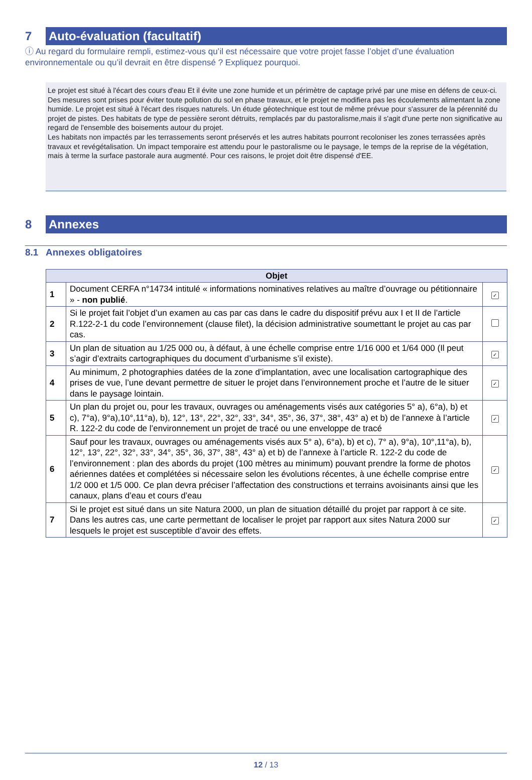7
Auto-évaluation (facultatif)
ⓘ Au regard du formulaire rempli, estimez-vous qu’il est nécessaire que votre projet fasse l’objet d’une évaluation environnementale ou qu’il devrait en être dispensé ? Expliquez pourquoi.
Le projet est situé à l'écart des cours d'eau Et il évite une zone humide et un périmètre de captage privé par une mise en défens de ceux-ci. Des mesures sont prises pour éviter toute pollution du sol en phase travaux, et le projet ne modifiera pas les écoulements alimentant la zone humide. Le projet est situé à l'écart des risques naturels. Un étude géotechnique est tout de même prévue pour s'assurer de la pérennité du projet de pistes. Des habitats de type de pessière seront détruits, remplacés par du pastoralisme,mais il s'agit d'une perte non significative au regard de l'ensemble des boisements autour du projet.
Les habitats non impactés par les terrassements seront préservés et les autres habitats pourront recoloniser les zones terrassées après travaux et revégétalisation. Un impact temporaire est attendu pour le pastoralisme ou le paysage, le temps de la reprise de la végétation, mais à terme la surface pastorale aura augmenté. Pour ces raisons, le projet doit être dispensé d'EE.
8
Annexes
8.1 Annexes obligatoires
| Objet | | |
| --- | --- | --- |
| 1 | Document CERFA n°14734 intitulé « informations nominatives relatives au maître d’ouvrage ou pétitionnaire » - non publié . | ✓ |
| 2 | Si le projet fait l’objet d’un examen au cas par cas dans le cadre du dispositif prévu aux I et II de l’article R.122-2-1 du code l’environnement (clause filet), la décision administrative soumettant le projet au cas par cas. | |
| 3 | Un plan de situation au 1/25 000 ou, à défaut, à une échelle comprise entre 1/16 000 et 1/64 000 (Il peut s’agir d’extraits cartographiques du document d’urbanisme s’il existe). | ✓ |
| 4 | Au minimum, 2 photographies datées de la zone d’implantation, avec une localisation cartographique des prises de vue, l’une devant permettre de situer le projet dans l’environnement proche et l’autre de le situer dans le paysage lointain. | ✓ |
| 5 | Un plan du projet ou, pour les travaux, ouvrages ou aménagements visés aux catégories 5° a), 6°a), b) et c), 7°a), 9°a),10°,11°a), b), 12°, 13°, 22°, 32°, 33°, 34°, 35°, 36, 37°, 38°, 43° a) et b) de l’annexe à l’article R. 122-2 du code de l’environnement un projet de tracé ou une enveloppe de tracé | ✓ |
| 6 | Sauf pour les travaux, ouvrages ou aménagements visés aux 5° a), 6°a), b) et c), 7° a), 9°a), 10°,11°a), b), 12°, 13°, 22°, 32°, 33°, 34°, 35°, 36, 37°, 38°, 43° a) et b) de l’annexe à l’article R. 122-2 du code de l’environnement : plan des abords du projet (100 mètres au minimum) pouvant prendre la forme de photos aériennes datées et complétées si nécessaire selon les évolutions récentes, à une échelle comprise entre 1/2 000 et 1/5 000. Ce plan devra préciser l’affectation des constructions et terrains avoisinants ainsi que les canaux, plans d’eau et cours d’eau | ✓ |
| 7 | Si le projet est situé dans un site Natura 2000, un plan de situation détaillé du projet par rapport à ce site. Dans les autres cas, une carte permettant de localiser le projet par rapport aux sites Natura 2000 sur lesquels le projet est susceptible d’avoir des effets. | ✓ |
12 / 13